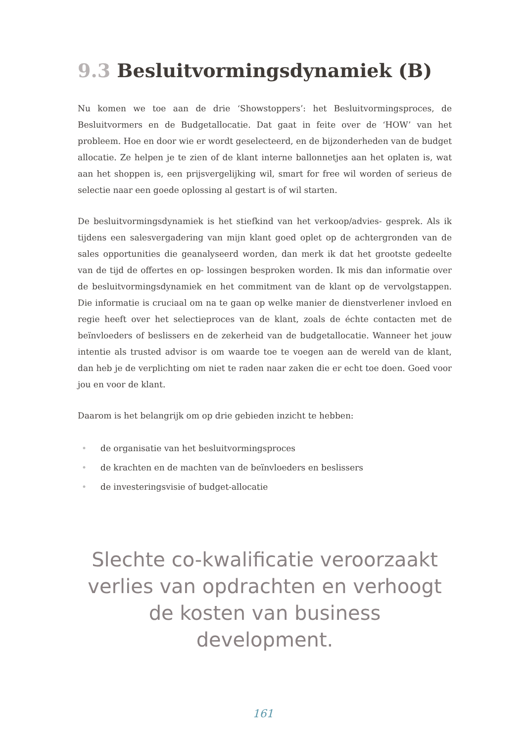9.3 Besluitvormingsdynamiek (B)
Nu komen we toe aan de drie ‘Showstoppers’: het Besluitvormingsproces, de Besluitvormers en de Budgetallocatie. Dat gaat in feite over de ‘HOW’ van het probleem. Hoe en door wie er wordt geselecteerd, en de bijzonderheden van de budget allocatie. Ze helpen je te zien of de klant interne ballonnetjes aan het oplaten is, wat aan het shoppen is, een prijsvergelijking wil, smart for free wil worden of serieus de selectie naar een goede oplossing al gestart is of wil starten.
De besluitvormingsdynamiek is het stiefkind van het verkoop/advies- gesprek. Als ik tijdens een salesvergadering van mijn klant goed oplet op de achtergronden van de sales opportunities die geanalyseerd worden, dan merk ik dat het grootste gedeelte van de tijd de offertes en op- lossingen besproken worden. Ik mis dan informatie over de besluitvormingsdynamiek en het commitment van de klant op de vervolgstappen. Die informatie is cruciaal om na te gaan op welke manier de dienstverlener invloed en regie heeft over het selectieproces van de klant, zoals de échte contacten met de beïnvloeders of beslissers en de zekerheid van de budgetallocatie. Wanneer het jouw intentie als trusted advisor is om waarde toe te voegen aan de wereld van de klant, dan heb je de verplichting om niet te raden naar zaken die er echt toe doen. Goed voor jou en voor de klant.
Daarom is het belangrijk om op drie gebieden inzicht te hebben:
• de organisatie van het besluitvormingsproces
• de krachten en de machten van de beïnvloeders en beslissers
• de investeringsvisie of budget-allocatie
Slechte co-kwalificatie veroorzaakt verlies van opdrachten en verhoogt de kosten van business development.
161